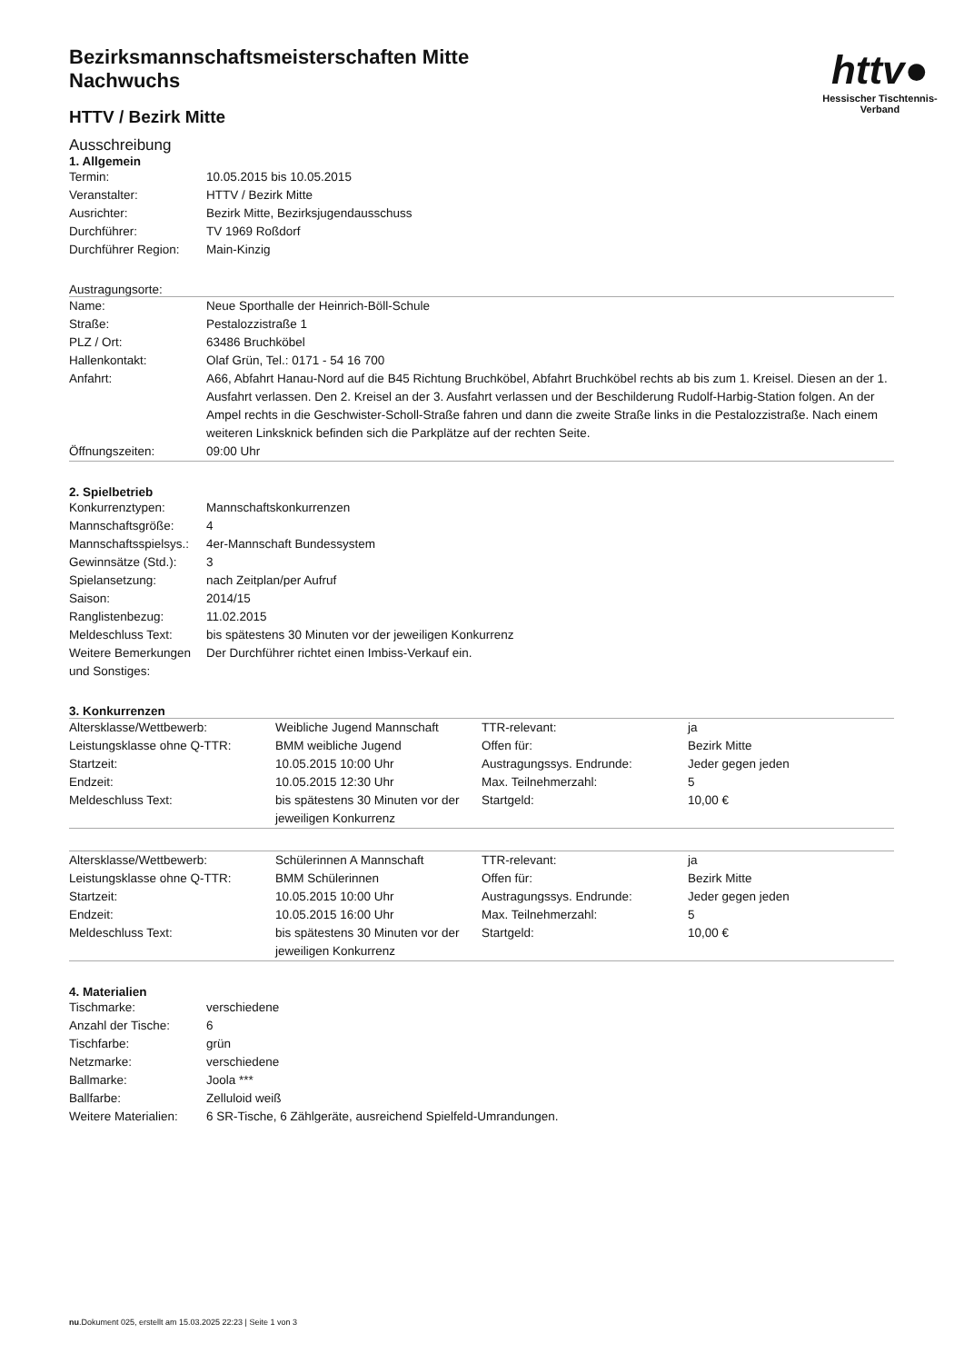httv●
Hessischer Tischtennis-Verband
Bezirksmannschaftsmeisterschaften Mitte
Nachwuchs
HTTV / Bezirk Mitte
Ausschreibung
1. Allgemein
| Termin: | 10.05.2015 bis 10.05.2015 |
| Veranstalter: | HTTV / Bezirk Mitte |
| Ausrichter: | Bezirk Mitte, Bezirksjugendausschuss |
| Durchführer: | TV 1969 Roßdorf |
| Durchführer Region: | Main-Kinzig |
Austragungsorte:
| Name: | Neue Sporthalle der Heinrich-Böll-Schule |
| Straße: | Pestalozzistraße 1 |
| PLZ / Ort: | 63486 Bruchköbel |
| Hallenkontakt: | Olaf Grün, Tel.: 0171 - 54 16 700 |
| Anfahrt: | A66, Abfahrt Hanau-Nord auf die B45 Richtung Bruchköbel, Abfahrt Bruchköbel rechts ab bis zum 1. Kreisel. Diesen an der 1. Ausfahrt verlassen. Den 2. Kreisel an der 3. Ausfahrt verlassen und der Beschilderung Rudolf-Harbig-Station folgen. An der Ampel rechts in die Geschwister-Scholl-Straße fahren und dann die zweite Straße links in die Pestalozzistraße. Nach einem weiteren Linksknick befinden sich die Parkplätze auf der rechten Seite. |
| Öffnungszeiten: | 09:00 Uhr |
2. Spielbetrieb
| Konkurrenztypen: | Mannschaftskonkurrenzen |
| Mannschaftsgröße: | 4 |
| Mannschaftsspielsys.: | 4er-Mannschaft Bundessystem |
| Gewinnsätze (Std.): | 3 |
| Spielansetzung: | nach Zeitplan/per Aufruf |
| Saison: | 2014/15 |
| Ranglistenbezug: | 11.02.2015 |
| Meldeschluss Text: | bis spätestens 30 Minuten vor der jeweiligen Konkurrenz |
| Weitere Bemerkungen und Sonstiges: | Der Durchführer richtet einen Imbiss-Verkauf ein. |
3. Konkurrenzen
| Altersklasse/Wettbewerb: | Weibliche Jugend Mannschaft | TTR-relevant: | ja |
| Leistungsklasse ohne Q-TTR: | BMM weibliche Jugend | Offen für: | Bezirk Mitte |
| Startzeit: | 10.05.2015 10:00 Uhr | Austragungssys. Endrunde: | Jeder gegen jeden |
| Endzeit: | 10.05.2015 12:30 Uhr | Max. Teilnehmerzahl: | 5 |
| Meldeschluss Text: | bis spätestens 30 Minuten vor der jeweiligen Konkurrenz | Startgeld: | 10,00 € |
| Altersklasse/Wettbewerb: | Schülerinnen A Mannschaft | TTR-relevant: | ja |
| Leistungsklasse ohne Q-TTR: | BMM Schülerinnen | Offen für: | Bezirk Mitte |
| Startzeit: | 10.05.2015 10:00 Uhr | Austragungssys. Endrunde: | Jeder gegen jeden |
| Endzeit: | 10.05.2015 16:00 Uhr | Max. Teilnehmerzahl: | 5 |
| Meldeschluss Text: | bis spätestens 30 Minuten vor der jeweiligen Konkurrenz | Startgeld: | 10,00 € |
4. Materialien
| Tischmarke: | verschiedene |
| Anzahl der Tische: | 6 |
| Tischfarbe: | grün |
| Netzmarke: | verschiedene |
| Ballmarke: | Joola *** |
| Ballfarbe: | Zelluloid weiß |
| Weitere Materialien: | 6 SR-Tische, 6 Zählgeräte, ausreichend Spielfeld-Umrandungen. |
nu.Dokument 025, erstellt am 15.03.2025 22:23 | Seite 1 von 3